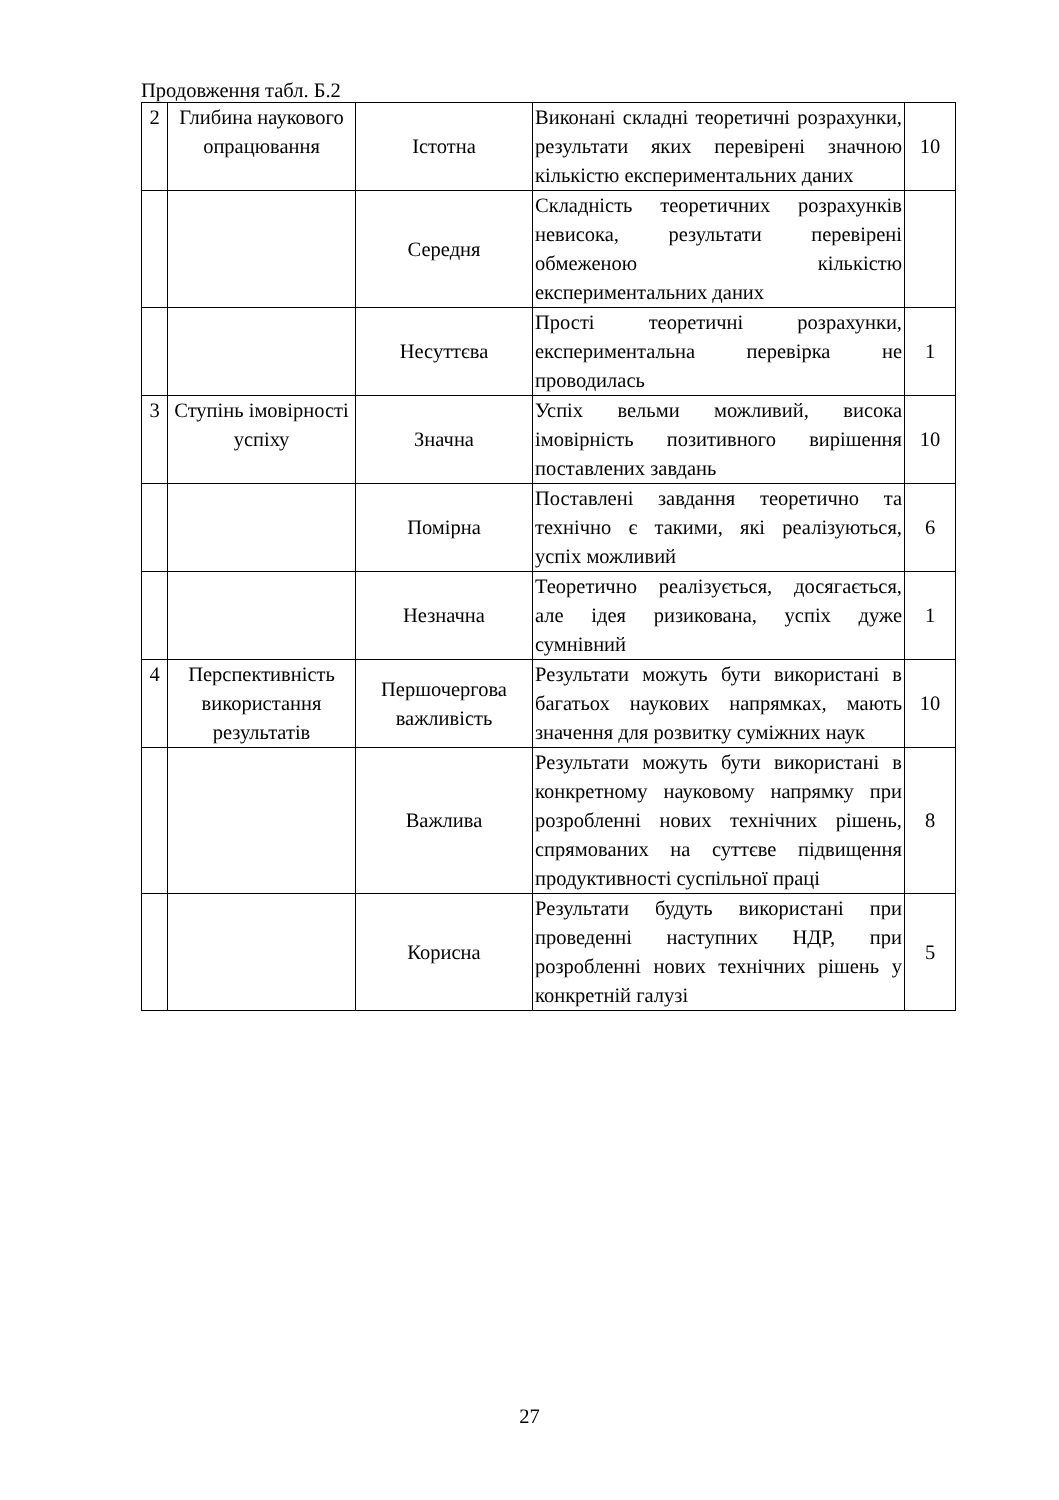Продовження табл. Б.2
| 2 | Глибина наукового опрацювання | Істотна | Виконані складні теоретичні розрахунки, результати яких перевірені значною кількістю експериментальних даних | 10 |
| | | Середня | Складність теоретичних розрахунків невисока, результати перевірені обмеженою кількістю експериментальних даних | |
| | | Несуттєва | Прості теоретичні розрахунки, експериментальна перевірка не проводилась | 1 |
| 3 | Ступінь імовірності успіху | Значна | Успіх вельми можливий, висока імовірність позитивного вирішення поставлених завдань | 10 |
| | | Помірна | Поставлені завдання теоретично та технічно є такими, які реалізуються, успіх можливий | 6 |
| | | Незначна | Теоретично реалізується, досягається, але ідея ризикована, успіх дуже сумнівний | 1 |
| 4 | Перспективність використання результатів | Першочергова важливість | Результати можуть бути використані в багатьох наукових напрямках, мають значення для розвитку суміжних наук | 10 |
| | | Важлива | Результати можуть бути використані в конкретному науковому напрямку при розробленні нових технічних рішень, спрямованих на суттєве підвищення продуктивності суспільної праці | 8 |
| | | Корисна | Результати будуть використані при проведенні наступних НДР, при розробленні нових технічних рішень у конкретній галузі | 5 |
27